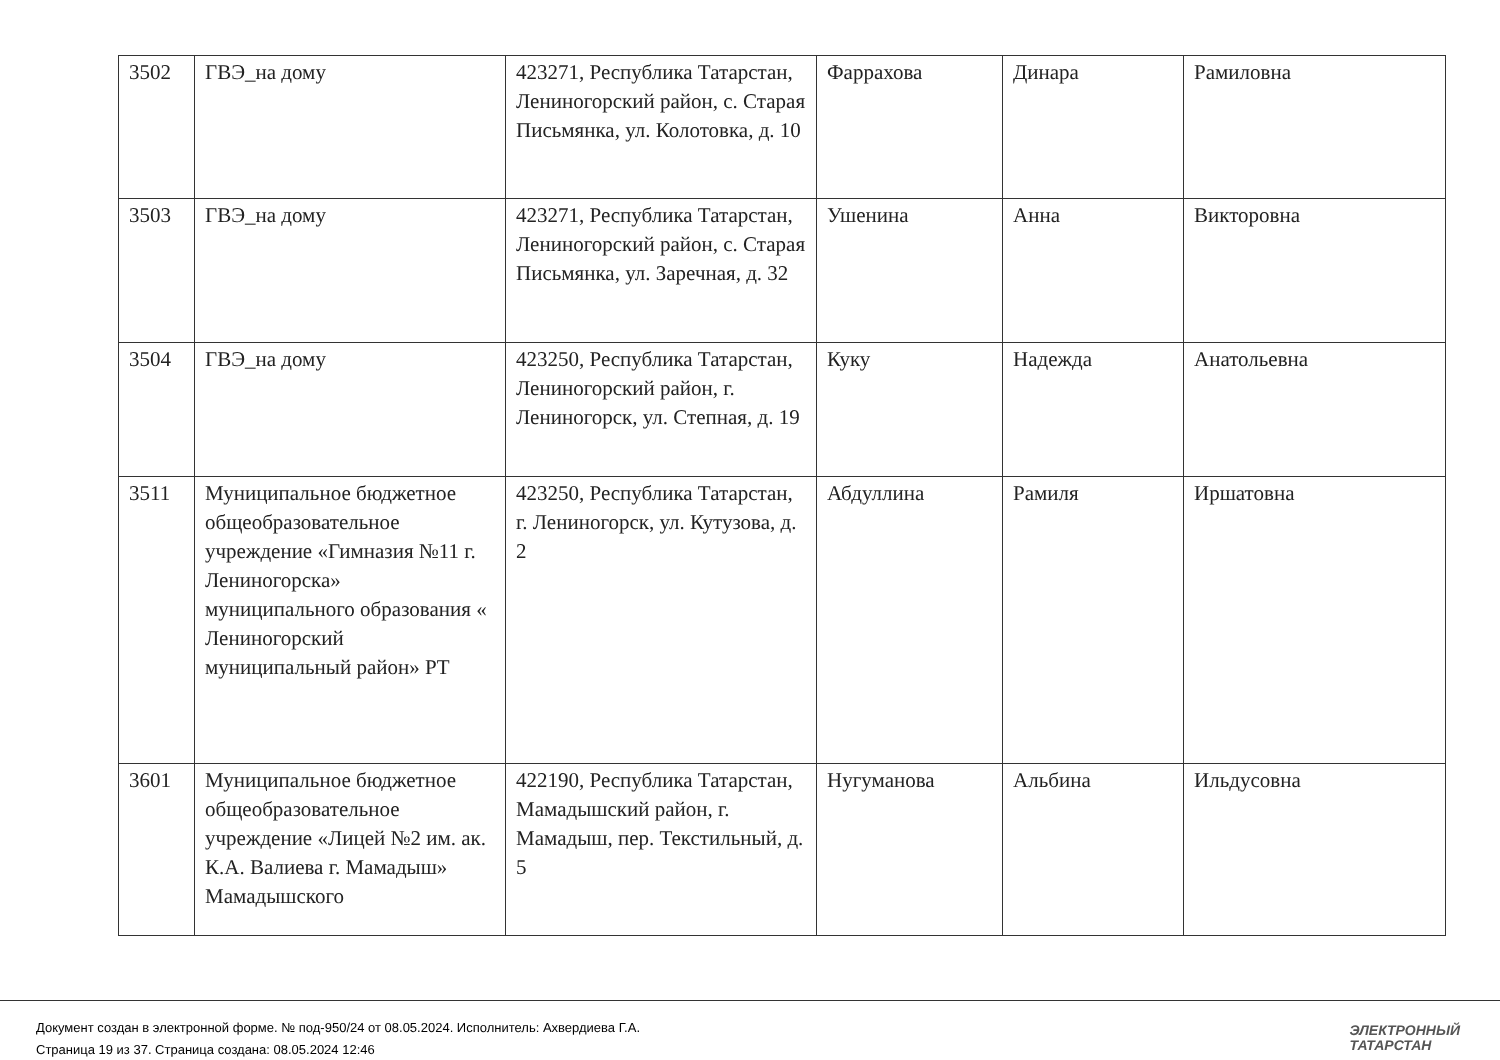| 3502 | ГВЭ_на дому | 423271, Республика Татарстан, Лениногорский район, с. Старая Письмянка, ул. Колотовка, д. 10 | Фаррахова | Динара | Рамиловна |
| 3503 | ГВЭ_на дому | 423271, Республика Татарстан, Лениногорский район, с. Старая Письмянка, ул. Заречная, д. 32 | Ушенина | Анна | Викторовна |
| 3504 | ГВЭ_на дому | 423250, Республика Татарстан, Лениногорский район, г. Лениногорск, ул. Степная, д. 19 | Куку | Надежда | Анатольевна |
| 3511 | Муниципальное бюджетное общеобразовательное учреждение «Гимназия №11 г. Лениногорска» муниципального образования « Лениногорский муниципальный район» РТ | 423250, Республика Татарстан, г. Лениногорск, ул. Кутузова, д. 2 | Абдуллина | Рамиля | Иршатовна |
| 3601 | Муниципальное бюджетное общеобразовательное учреждение «Лицей №2 им. ак. К.А. Валиева г. Мамадыш» Мамадышского | 422190, Республика Татарстан, Мамадышский район, г. Мамадыш, пер. Текстильный, д. 5 | Нугуманова | Альбина | Ильдусовна |
Документ создан в электронной форме. № под-950/24 от 08.05.2024. Исполнитель: Ахвердиева Г.А.
Страница 19 из 37. Страница создана: 08.05.2024 12:46
ЭЛЕКТРОННЫЙ
ТАТАРСТАН